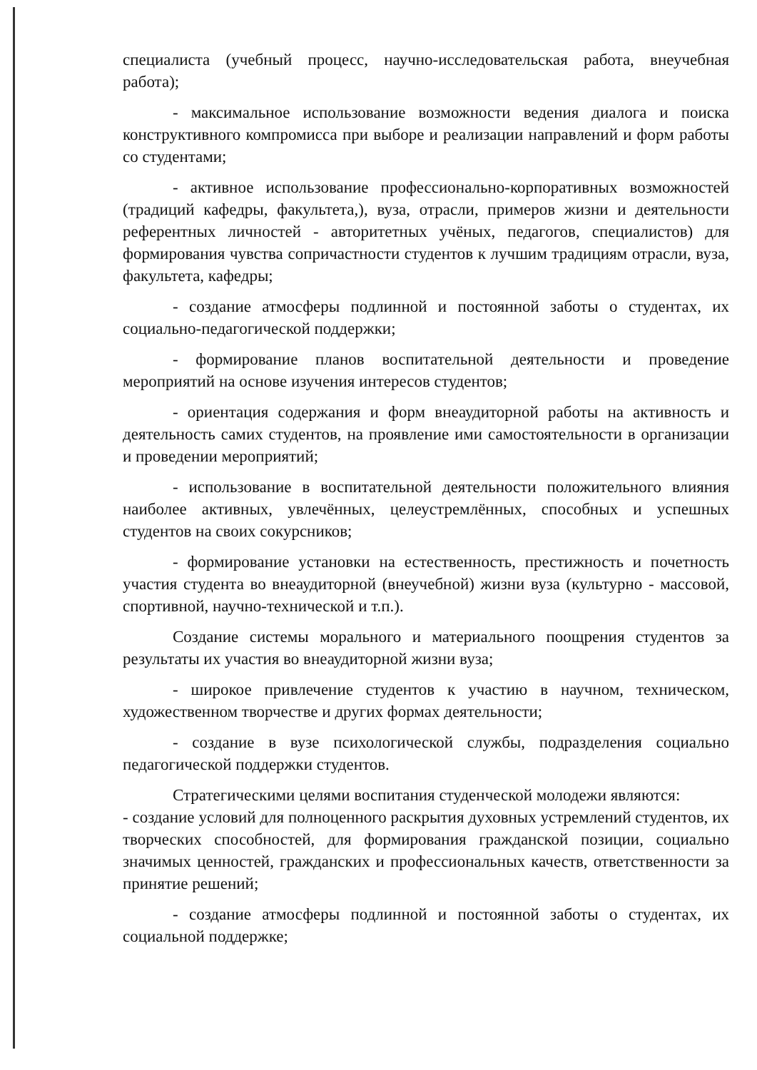специалиста (учебный процесс, научно-исследовательская работа, внеучебная работа);
- максимальное использование возможности ведения диалога и поиска конструктивного компромисса при выборе и реализации направлений и форм работы со студентами;
- активное использование профессионально-корпоративных возможностей (традиций кафедры, факультета,), вуза, отрасли, примеров жизни и деятельности референтных личностей - авторитетных учёных, педагогов, специалистов) для формирования чувства сопричастности студентов к лучшим традициям отрасли, вуза, факультета, кафедры;
- создание атмосферы подлинной и постоянной заботы о студентах, их социально-педагогической поддержки;
- формирование планов воспитательной деятельности и проведение мероприятий на основе изучения интересов студентов;
- ориентация содержания и форм внеаудиторной работы на активность и деятельность самих студентов, на проявление ими самостоятельности в организации и проведении мероприятий;
- использование в воспитательной деятельности положительного влияния наиболее активных, увлечённых, целеустремлённых, способных и успешных студентов на своих сокурсников;
- формирование установки на естественность, престижность и почетность участия студента во внеаудиторной (внеучебной) жизни вуза (культурно - массовой, спортивной, научно-технической и т.п.).
Создание системы морального и материального поощрения студентов за результаты их участия во внеаудиторной жизни вуза;
- широкое привлечение студентов к участию в научном, техническом, художественном творчестве и других формах деятельности;
- создание в вузе психологической службы, подразделения социально педагогической поддержки студентов.
Стратегическими целями воспитания студенческой молодежи являются:
- создание условий для полноценного раскрытия духовных устремлений студентов, их творческих способностей, для формирования гражданской позиции, социально значимых ценностей, гражданских и профессиональных качеств, ответственности за принятие решений;
- создание атмосферы подлинной и постоянной заботы о студентах, их социальной поддержке;